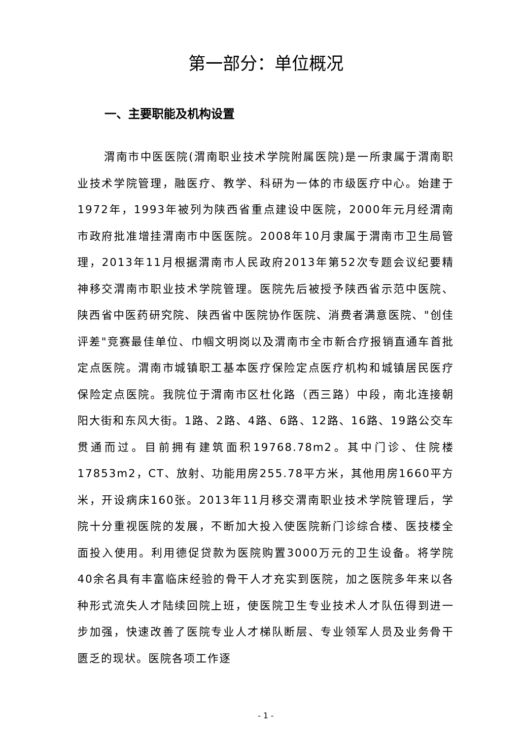第一部分：单位概况
一、主要职能及机构设置
渭南市中医医院(渭南职业技术学院附属医院)是一所隶属于渭南职业技术学院管理，融医疗、教学、科研为一体的市级医疗中心。始建于1972年，1993年被列为陕西省重点建设中医院，2000年元月经渭南市政府批准增挂渭南市中医医院。2008年10月隶属于渭南市卫生局管理，2013年11月根据渭南市人民政府2013年第52次专题会议纪要精神移交渭南市职业技术学院管理。医院先后被授予陕西省示范中医院、陕西省中医药研究院、陕西省中医院协作医院、消费者满意医院、"创佳评差"竞赛最佳单位、巾帼文明岗以及渭南市全市新合疗报销直通车首批定点医院。渭南市城镇职工基本医疗保险定点医疗机构和城镇居民医疗保险定点医院。我院位于渭南市区杜化路（西三路）中段，南北连接朝阳大街和东风大街。1路、2路、4路、6路、12路、16路、19路公交车贯通而过。目前拥有建筑面积19768.78m2。其中门诊、住院楼17853m2，CT、放射、功能用房255.78平方米，其他用房1660平方米，开设病床160张。2013年11月移交渭南职业技术学院管理后，学院十分重视医院的发展，不断加大投入使医院新门诊综合楼、医技楼全面投入使用。利用德促贷款为医院购置3000万元的卫生设备。将学院40余名具有丰富临床经验的骨干人才充实到医院，加之医院多年来以各种形式流失人才陆续回院上班，使医院卫生专业技术人才队伍得到进一步加强，快速改善了医院专业人才梯队断层、专业领军人员及业务骨干匮乏的现状。医院各项工作逐
- 1 -